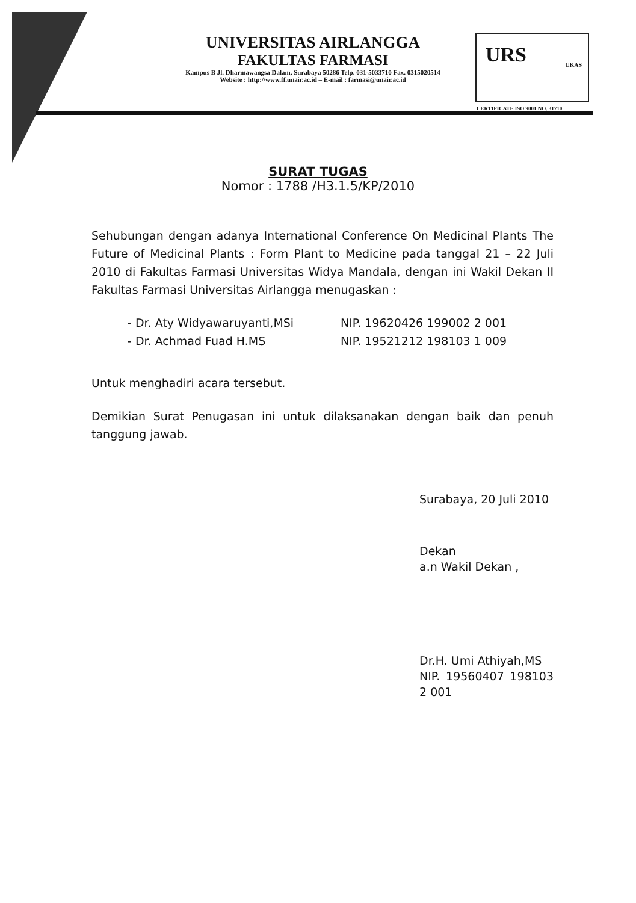UNIVERSITAS AIRLANGGA
FAKULTAS FARMASI
Kampus B Jl. Dharmawangsa Dalam, Surabaya 50286 Telp. 031-5033710 Fax. 0315020514
Website : http://www.ff.unair.ac.id – E-mail : farmasi@unair.ac.id
URS
UKAS
CERTIFICATE ISO 9001 NO. 31710
SURAT TUGAS
Nomor : 1788 /H3.1.5/KP/2010
Sehubungan dengan adanya International Conference On Medicinal Plants The Future of Medicinal Plants : Form Plant to Medicine pada tanggal 21 – 22 Juli 2010 di Fakultas Farmasi Universitas Widya Mandala, dengan ini Wakil Dekan II Fakultas Farmasi Universitas Airlangga menugaskan :
- Dr. Aty Widyawaruyanti,MSi
- Dr. Achmad Fuad H.MS
NIP. 19620426 199002 2 001
NIP. 19521212 198103 1 009
Untuk menghadiri acara tersebut.
Demikian Surat Penugasan ini untuk dilaksanakan dengan baik dan penuh tanggung jawab.
Surabaya, 20 Juli 2010
Dekan
a.n Wakil Dekan ,
Dr.H. Umi Athiyah,MS
NIP. 19560407 198103 2 001